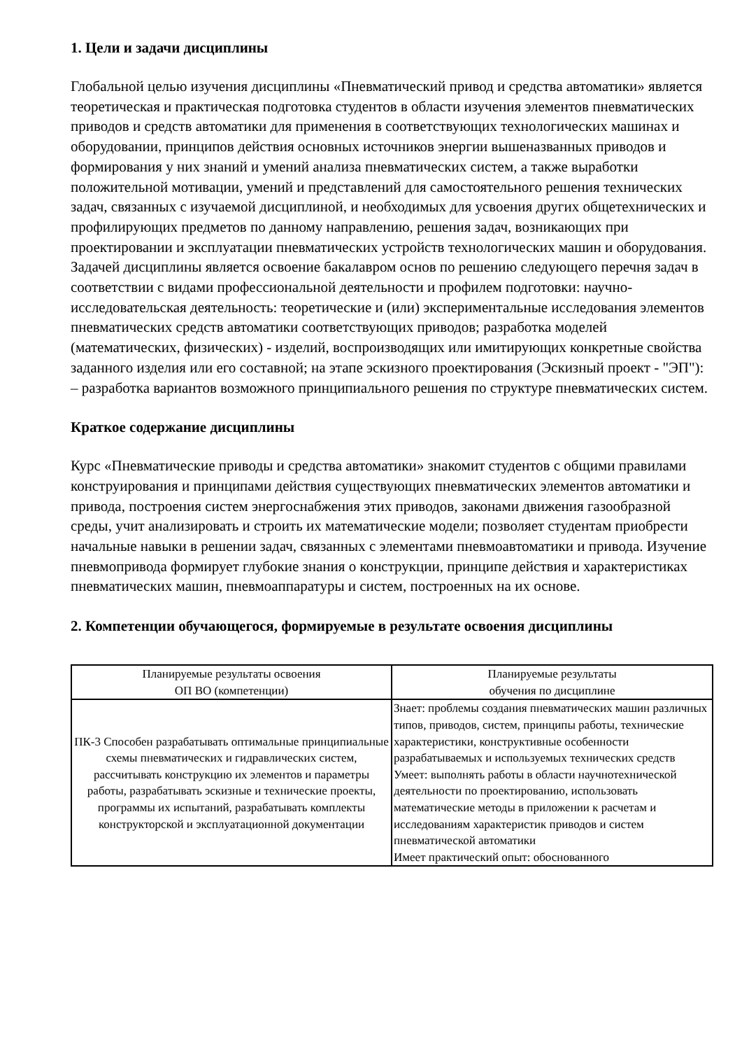1. Цели и задачи дисциплины
Глобальной целью изучения дисциплины «Пневматический привод и средства автоматики» является теоретическая и практическая подготовка студентов в области изучения элементов пневматических приводов и средств автоматики для применения в соответствующих технологических машинах и оборудовании, принципов действия основных источников энергии вышеназванных приводов и формирования у них знаний и умений анализа пневматических систем, а также выработки положительной мотивации, умений и представлений для самостоятельного решения технических задач, связанных с изучаемой дисциплиной, и необходимых для усвоения других общетехнических и профилирующих предметов по данному направлению, решения задач, возникающих при проектировании и эксплуатации пневматических устройств технологических машин и оборудования. Задачей дисциплины является освоение бакалавром основ по решению следующего перечня задач в соответствии с видами профессиональной деятельности и профилем подготовки: научно-исследовательская деятельность: теоретические и (или) экспериментальные исследования элементов пневматических средств автоматики соответствующих приводов; разработка моделей (математических, физических) - изделий, воспроизводящих или имитирующих конкретные свойства заданного изделия или его составной; на этапе эскизного проектирования (Эскизный проект - "ЭП"): – разработка вариантов возможного принципиального решения по структуре пневматических систем.
Краткое содержание дисциплины
Курс «Пневматические приводы и средства автоматики» знакомит студентов с общими правилами конструирования и принципами действия существующих пневматических элементов автоматики и привода, построения систем энергоснабжения этих приводов, законами движения газообразной среды, учит анализировать и строить их математические модели; позволяет студентам приобрести начальные навыки в решении задач, связанных с элементами пневмоавтоматики и привода. Изучение пневмопривода формирует глубокие знания о конструкции, принципе действия и характеристиках пневматических машин, пневмоаппаратуры и систем, построенных на их основе.
2. Компетенции обучающегося, формируемые в результате освоения дисциплины
| Планируемые результаты освоения ОП ВО (компетенции) | Планируемые результаты обучения по дисциплине |
| --- | --- |
| ПК-3 Способен разрабатывать оптимальные принципиальные схемы пневматических и гидравлических систем, рассчитывать конструкцию их элементов и параметры работы, разрабатывать эскизные и технические проекты, программы их испытаний, разрабатывать комплекты конструкторской и эксплуатационной документации | Знает: проблемы создания пневматических машин различных типов, приводов, систем, принципы работы, технические характеристики, конструктивные особенности разрабатываемых и используемых технических средств Умеет: выполнять работы в области научнотехнической деятельности по проектированию, использовать математические методы в приложении к расчетам и исследованиям характеристик приводов и систем пневматической автоматики Имеет практический опыт: обоснованного |